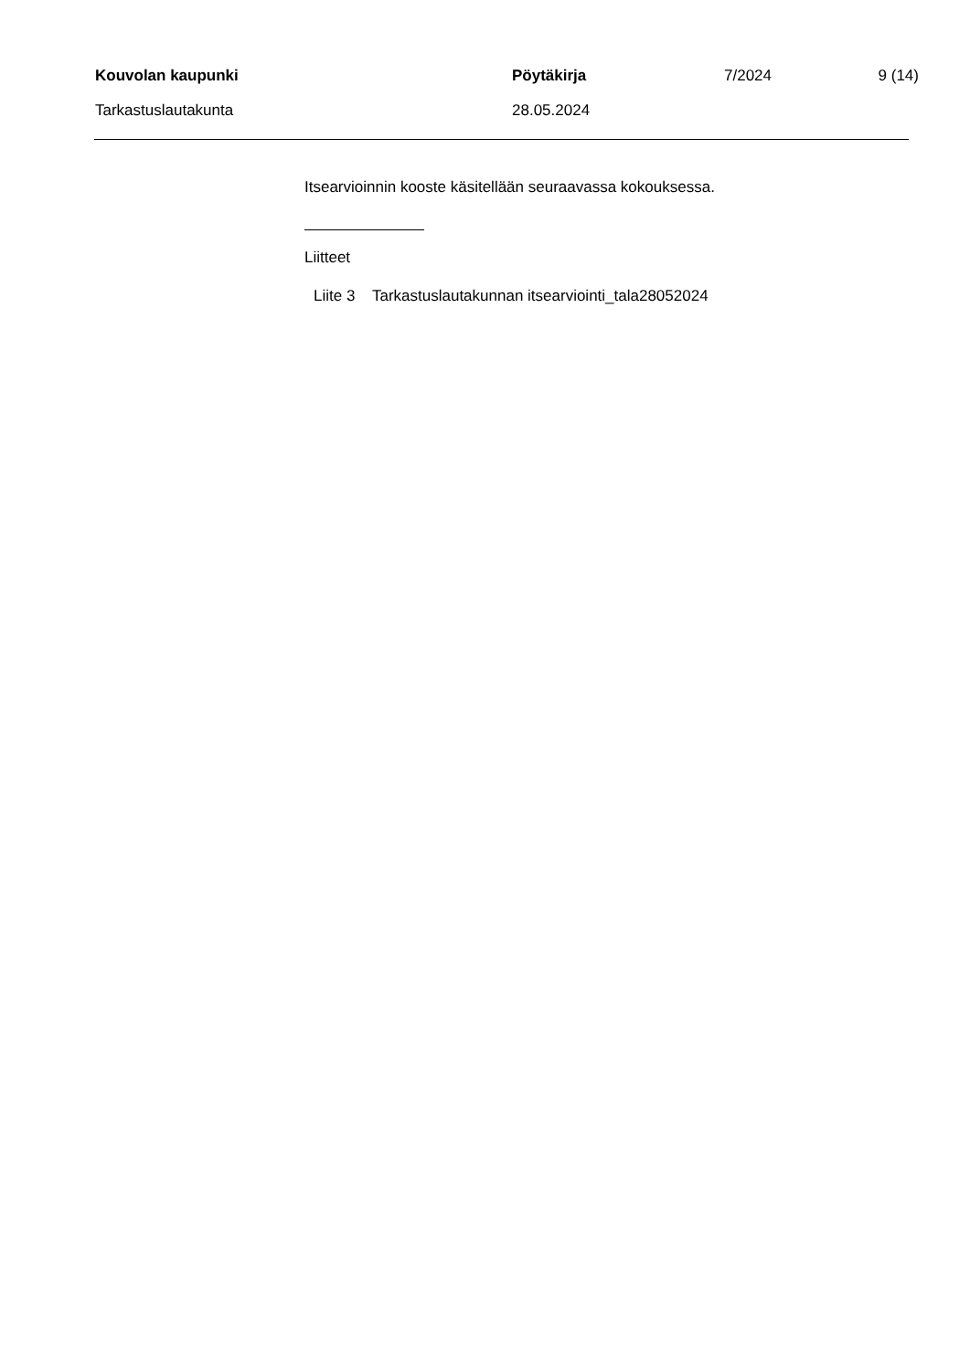Kouvolan kaupunki Pöytäkirja 7/2024 9 (14)
Tarkastuslautakunta 28.05.2024
Itsearvioinnin kooste käsitellään seuraavassa kokouksessa.
Liitteet
Liite 3 Tarkastuslautakunnan itsearviointi_tala28052024